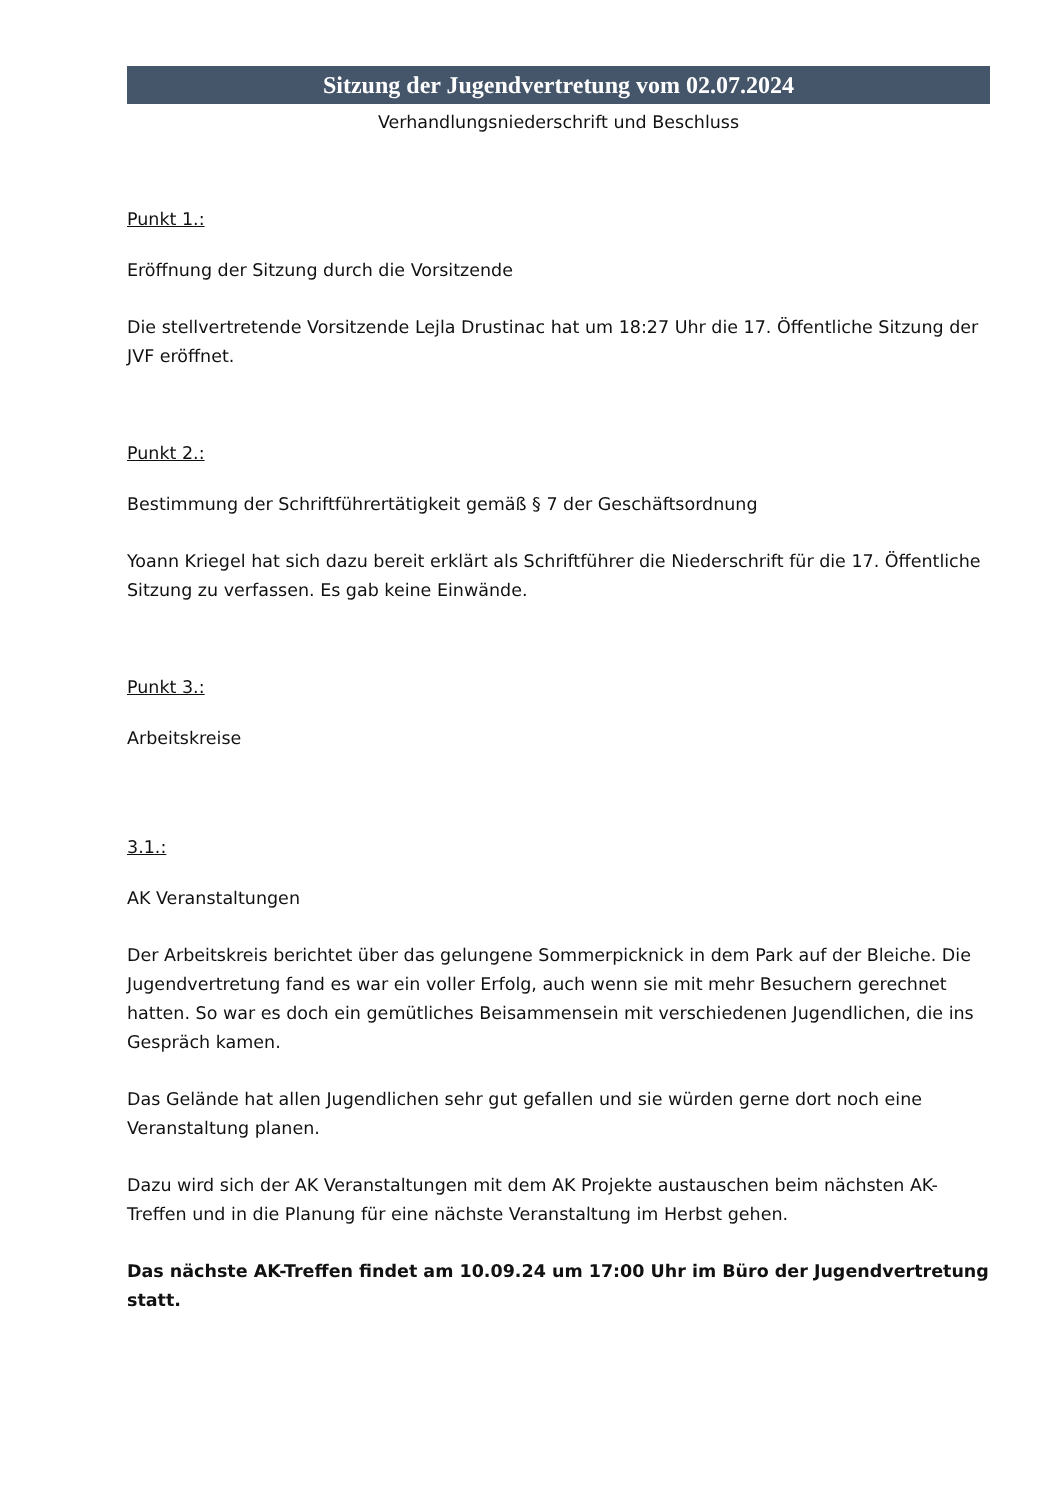Sitzung der Jugendvertretung vom 02.07.2024
Verhandlungsniederschrift und Beschluss
Punkt 1.:
Eröffnung der Sitzung durch die Vorsitzende
Die stellvertretende Vorsitzende Lejla Drustinac hat um 18:27 Uhr die 17. Öffentliche Sitzung der JVF eröffnet.
Punkt 2.:
Bestimmung der Schriftführertätigkeit gemäß § 7 der Geschäftsordnung
Yoann Kriegel hat sich dazu bereit erklärt als Schriftführer die Niederschrift für die 17. Öffentliche Sitzung zu verfassen. Es gab keine Einwände.
Punkt 3.:
Arbeitskreise
3.1.:
AK Veranstaltungen
Der Arbeitskreis berichtet über das gelungene Sommerpicknick in dem Park auf der Bleiche. Die Jugendvertretung fand es war ein voller Erfolg, auch wenn sie mit mehr Besuchern gerechnet hatten. So war es doch ein gemütliches Beisammensein mit verschiedenen Jugendlichen, die ins Gespräch kamen.
Das Gelände hat allen Jugendlichen sehr gut gefallen und sie würden gerne dort noch eine Veranstaltung planen.
Dazu wird sich der AK Veranstaltungen mit dem AK Projekte austauschen beim nächsten AK-Treffen und in die Planung für eine nächste Veranstaltung im Herbst gehen.
Das nächste AK-Treffen findet am 10.09.24 um 17:00 Uhr im Büro der Jugendvertretung statt.